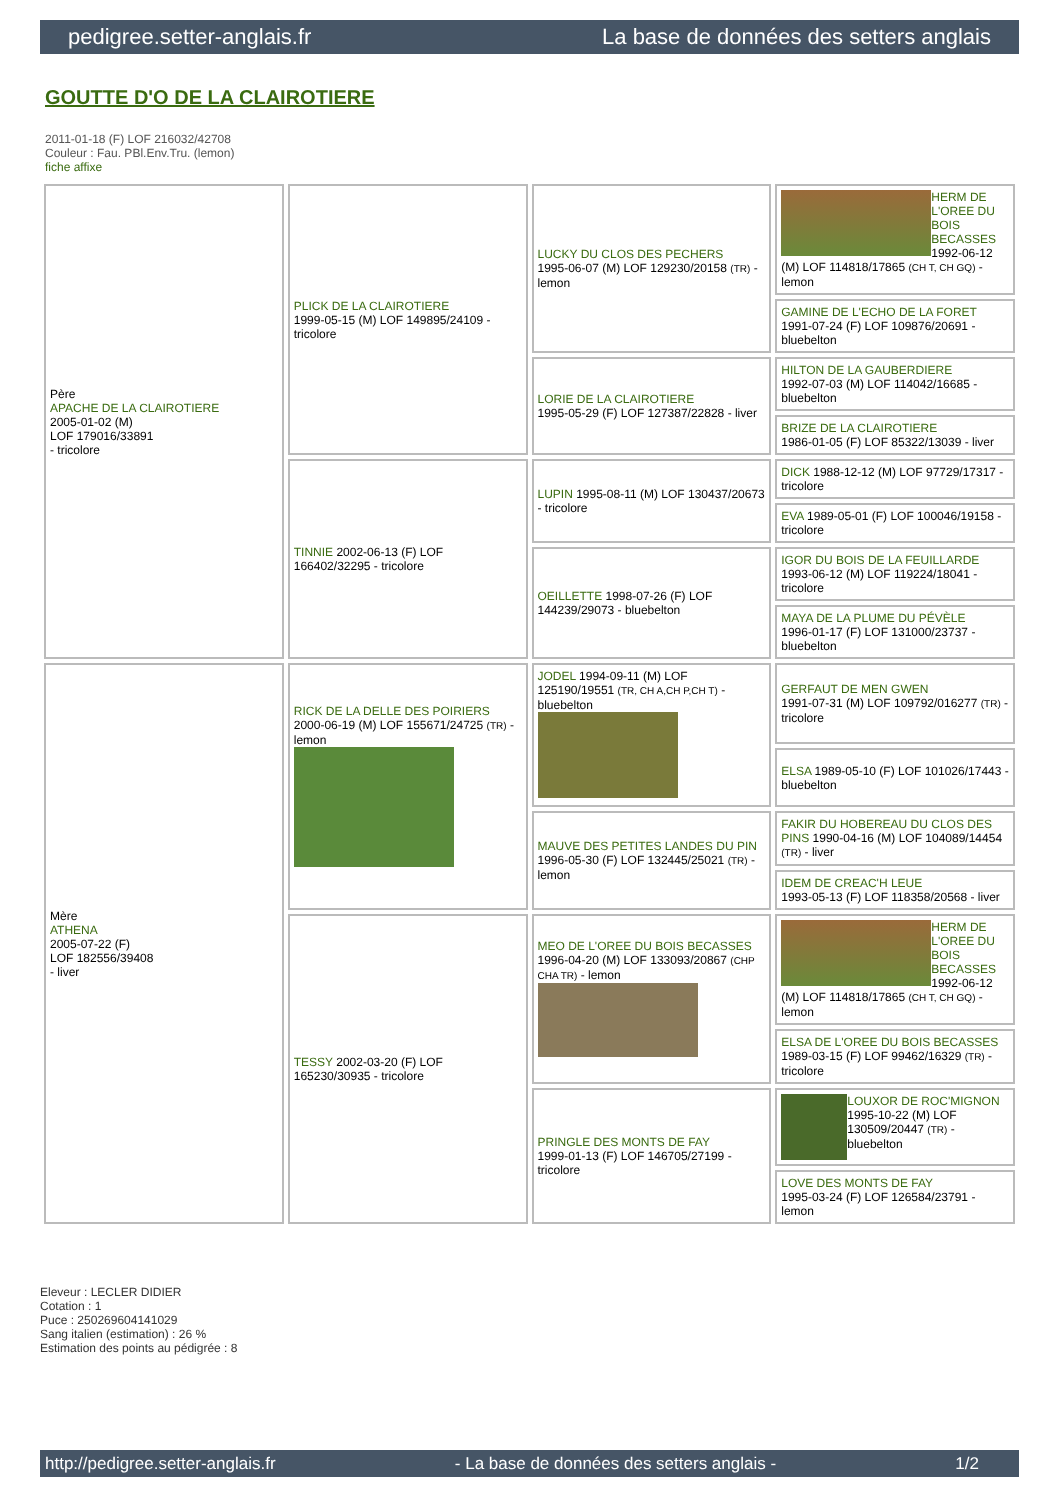pedigree.setter-anglais.fr La base de données des setters anglais
GOUTTE D'O DE LA CLAIROTIERE
2011-01-18 (F) LOF 216032/42708
Couleur : Fau. PBl.Env.Tru. (lemon)
fiche affixe
| Père APACHE DE LA CLAIROTIERE 2005-01-02 (M) LOF 179016/33891 - tricolore | PLICK DE LA CLAIROTIERE 1999-05-15 (M) LOF 149895/24109 - tricolore | LUCKY DU CLOS DES PECHERS 1995-06-07 (M) LOF 129230/20158 (TR) - lemon | HERM DE L'OREE DU BOIS BECASSES 1992-06-12 (M) LOF 114818/17865 (CH T, CH GQ) - lemon |
| | | | GAMINE DE L'ECHO DE LA FORET 1991-07-24 (F) LOF 109876/20691 - bluebelton |
| | | LORIE DE LA CLAIROTIERE 1995-05-29 (F) LOF 127387/22828 - liver | HILTON DE LA GAUBERDIERE 1992-07-03 (M) LOF 114042/16685 - bluebelton |
| | | | BRIZE DE LA CLAIROTIERE 1986-01-05 (F) LOF 85322/13039 - liver |
| | TINNIE 2002-06-13 (F) LOF 166402/32295 - tricolore | LUPIN 1995-08-11 (M) LOF 130437/20673 - tricolore | DICK 1988-12-12 (M) LOF 97729/17317 - tricolore |
| | | | EVA 1989-05-01 (F) LOF 100046/19158 - tricolore |
| | | OEILLETTE 1998-07-26 (F) LOF 144239/29073 - bluebelton | IGOR DU BOIS DE LA FEUILLARDE 1993-06-12 (M) LOF 119224/18041 - tricolore |
| | | | MAYA DE LA PLUME DU PÉVÈLE 1996-01-17 (F) LOF 131000/23737 - bluebelton |
| Mère ATHENA 2005-07-22 (F) LOF 182556/39408 - liver | RICK DE LA DELLE DES POIRIERS 2000-06-19 (M) LOF 155671/24725 (TR) - lemon | JODEL 1994-09-11 (M) LOF 125190/19551 (TR, CH A,CH P,CH T) - bluebelton | GERFAUT DE MEN GWEN 1991-07-31 (M) LOF 109792/016277 (TR) - tricolore |
| | | | ELSA 1989-05-10 (F) LOF 101026/17443 - bluebelton |
| | | MAUVE DES PETITES LANDES DU PIN 1996-05-30 (F) LOF 132445/25021 (TR) - lemon | FAKIR DU HOBEREAU DU CLOS DES PINS 1990-04-16 (M) LOF 104089/14454 (TR) - liver |
| | | | IDEM DE CREAC'H LEUE 1993-05-13 (F) LOF 118358/20568 - liver |
| | TESSY 2002-03-20 (F) LOF 165230/30935 - tricolore | MEO DE L'OREE DU BOIS BECASSES 1996-04-20 (M) LOF 133093/20867 (CHP CHA TR) - lemon | HERM DE L'OREE DU BOIS BECASSES 1992-06-12 (M) LOF 114818/17865 (CH T, CH GQ) - lemon |
| | | | ELSA DE L'OREE DU BOIS BECASSES 1989-03-15 (F) LOF 99462/16329 (TR) - tricolore |
| | | PRINGLE DES MONTS DE FAY 1999-01-13 (F) LOF 146705/27199 - tricolore | LOUXOR DE ROC'MIGNON 1995-10-22 (M) LOF 130509/20447 (TR) - bluebelton |
| | | | LOVE DES MONTS DE FAY 1995-03-24 (F) LOF 126584/23791 - lemon |
Eleveur : LECLER DIDIER
Cotation : 1
Puce : 250269604141029
Sang italien (estimation) : 26 %
Estimation des points au pédigrée : 8
http://pedigree.setter-anglais.fr - La base de données des setters anglais - 1/2